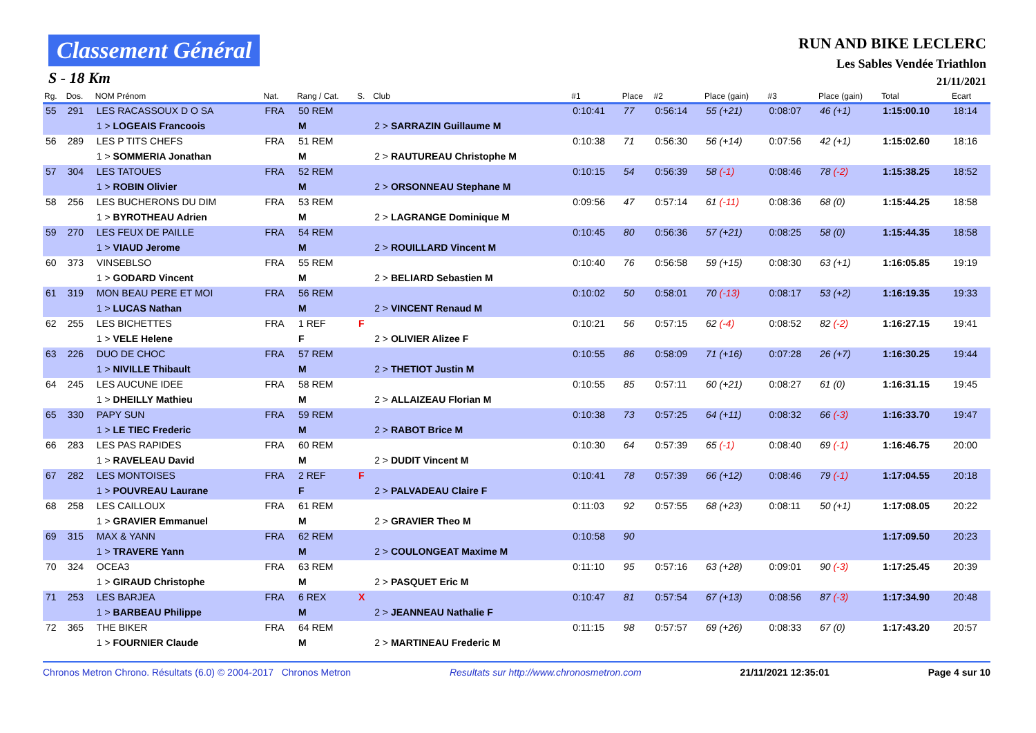Classement Général
S - 18 Km
RUN AND BIKE LECLERC
Les Sables Vendée Triathlon
21/11/2021
| Rg. | Dos. | NOM Prénom | Nat. | Rang / Cat. | S. | Club | #1 | Place | #2 | Place (gain) | #3 | Place (gain) | Total | Ecart |
| --- | --- | --- | --- | --- | --- | --- | --- | --- | --- | --- | --- | --- | --- | --- |
| 55 | 291 | LES RACASSOUX D O SA | FRA | 50 REM | | | 0:10:41 | 77 | 0:56:14 | 55 (+21) | 0:08:07 | 46 (+1) | 1:15:00.10 | 18:14 |
| | | 1 > LOGEAIS Francoois | | M | | 2 > SARRAZIN Guillaume M | | | | | | | | |
| 56 | 289 | LES P TITS CHEFS | FRA | 51 REM | | | 0:10:38 | 71 | 0:56:30 | 56 (+14) | 0:07:56 | 42 (+1) | 1:15:02.60 | 18:16 |
| | | 1 > SOMMERIA Jonathan | | M | | 2 > RAUTUREAU Christophe M | | | | | | | | |
| 57 | 304 | LES TATOUES | FRA | 52 REM | | | 0:10:15 | 54 | 0:56:39 | 58 (-1) | 0:08:46 | 78 (-2) | 1:15:38.25 | 18:52 |
| | | 1 > ROBIN Olivier | | M | | 2 > ORSONNEAU Stephane M | | | | | | | | |
| 58 | 256 | LES BUCHERONS DU DIM | FRA | 53 REM | | | 0:09:56 | 47 | 0:57:14 | 61 (-11) | 0:08:36 | 68 (0) | 1:15:44.25 | 18:58 |
| | | 1 > BYROTHEAU Adrien | | M | | 2 > LAGRANGE Dominique M | | | | | | | | |
| 59 | 270 | LES FEUX DE PAILLE | FRA | 54 REM | | | 0:10:45 | 80 | 0:56:36 | 57 (+21) | 0:08:25 | 58 (0) | 1:15:44.35 | 18:58 |
| | | 1 > VIAUD Jerome | | M | | 2 > ROUILLARD Vincent M | | | | | | | | |
| 60 | 373 | VINSEBLSO | FRA | 55 REM | | | 0:10:40 | 76 | 0:56:58 | 59 (+15) | 0:08:30 | 63 (+1) | 1:16:05.85 | 19:19 |
| | | 1 > GODARD Vincent | | M | | 2 > BELIARD Sebastien M | | | | | | | | |
| 61 | 319 | MON BEAU PERE ET MOI | FRA | 56 REM | | | 0:10:02 | 50 | 0:58:01 | 70 (-13) | 0:08:17 | 53 (+2) | 1:16:19.35 | 19:33 |
| | | 1 > LUCAS Nathan | | M | | 2 > VINCENT Renaud M | | | | | | | | |
| 62 | 255 | LES BICHETTES | FRA | 1 REF | F | | 0:10:21 | 56 | 0:57:15 | 62 (-4) | 0:08:52 | 82 (-2) | 1:16:27.15 | 19:41 |
| | | 1 > VELE Helene | | F | | 2 > OLIVIER Alizee F | | | | | | | | |
| 63 | 226 | DUO DE CHOC | FRA | 57 REM | | | 0:10:55 | 86 | 0:58:09 | 71 (+16) | 0:07:28 | 26 (+7) | 1:16:30.25 | 19:44 |
| | | 1 > NIVILLE Thibault | | M | | 2 > THETIOT Justin M | | | | | | | | |
| 64 | 245 | LES AUCUNE IDEE | FRA | 58 REM | | | 0:10:55 | 85 | 0:57:11 | 60 (+21) | 0:08:27 | 61 (0) | 1:16:31.15 | 19:45 |
| | | 1 > DHEILLY Mathieu | | M | | 2 > ALLAIZEAU Florian M | | | | | | | | |
| 65 | 330 | PAPY SUN | FRA | 59 REM | | | 0:10:38 | 73 | 0:57:25 | 64 (+11) | 0:08:32 | 66 (-3) | 1:16:33.70 | 19:47 |
| | | 1 > LE TIEC Frederic | | M | | 2 > RABOT Brice M | | | | | | | | |
| 66 | 283 | LES PAS RAPIDES | FRA | 60 REM | | | 0:10:30 | 64 | 0:57:39 | 65 (-1) | 0:08:40 | 69 (-1) | 1:16:46.75 | 20:00 |
| | | 1 > RAVELEAU David | | M | | 2 > DUDIT Vincent M | | | | | | | | |
| 67 | 282 | LES MONTOISES | FRA | 2 REF | F | | 0:10:41 | 78 | 0:57:39 | 66 (+12) | 0:08:46 | 79 (-1) | 1:17:04.55 | 20:18 |
| | | 1 > POUVREAU Laurane | | F | | 2 > PALVADEAU Claire F | | | | | | | | |
| 68 | 258 | LES CAILLOUX | FRA | 61 REM | | | 0:11:03 | 92 | 0:57:55 | 68 (+23) | 0:08:11 | 50 (+1) | 1:17:08.05 | 20:22 |
| | | 1 > GRAVIER Emmanuel | | M | | 2 > GRAVIER Theo M | | | | | | | | |
| 69 | 315 | MAX & YANN | FRA | 62 REM | | | 0:10:58 | 90 | | | | | 1:17:09.50 | 20:23 |
| | | 1 > TRAVERE Yann | | M | | 2 > COULONGEAT Maxime M | | | | | | | | |
| 70 | 324 | OCEA3 | FRA | 63 REM | | | 0:11:10 | 95 | 0:57:16 | 63 (+28) | 0:09:01 | 90 (-3) | 1:17:25.45 | 20:39 |
| | | 1 > GIRAUD Christophe | | M | | 2 > PASQUET Eric M | | | | | | | | |
| 71 | 253 | LES BARJEA | FRA | 6 REX | X | | 0:10:47 | 81 | 0:57:54 | 67 (+13) | 0:08:56 | 87 (-3) | 1:17:34.90 | 20:48 |
| | | 1 > BARBEAU Philippe | | M | | 2 > JEANNEAU Nathalie F | | | | | | | | |
| 72 | 365 | THE BIKER | FRA | 64 REM | | | 0:11:15 | 98 | 0:57:57 | 69 (+26) | 0:08:33 | 67 (0) | 1:17:43.20 | 20:57 |
| | | 1 > FOURNIER Claude | | M | | 2 > MARTINEAU Frederic M | | | | | | | | |
Chronos Metron Chrono. Résultats (6.0) © 2004-2017 Chronos Metron Resultats sur http://www.chronosmetron.com 21/11/2021 12:35:01 Page 4 sur 10